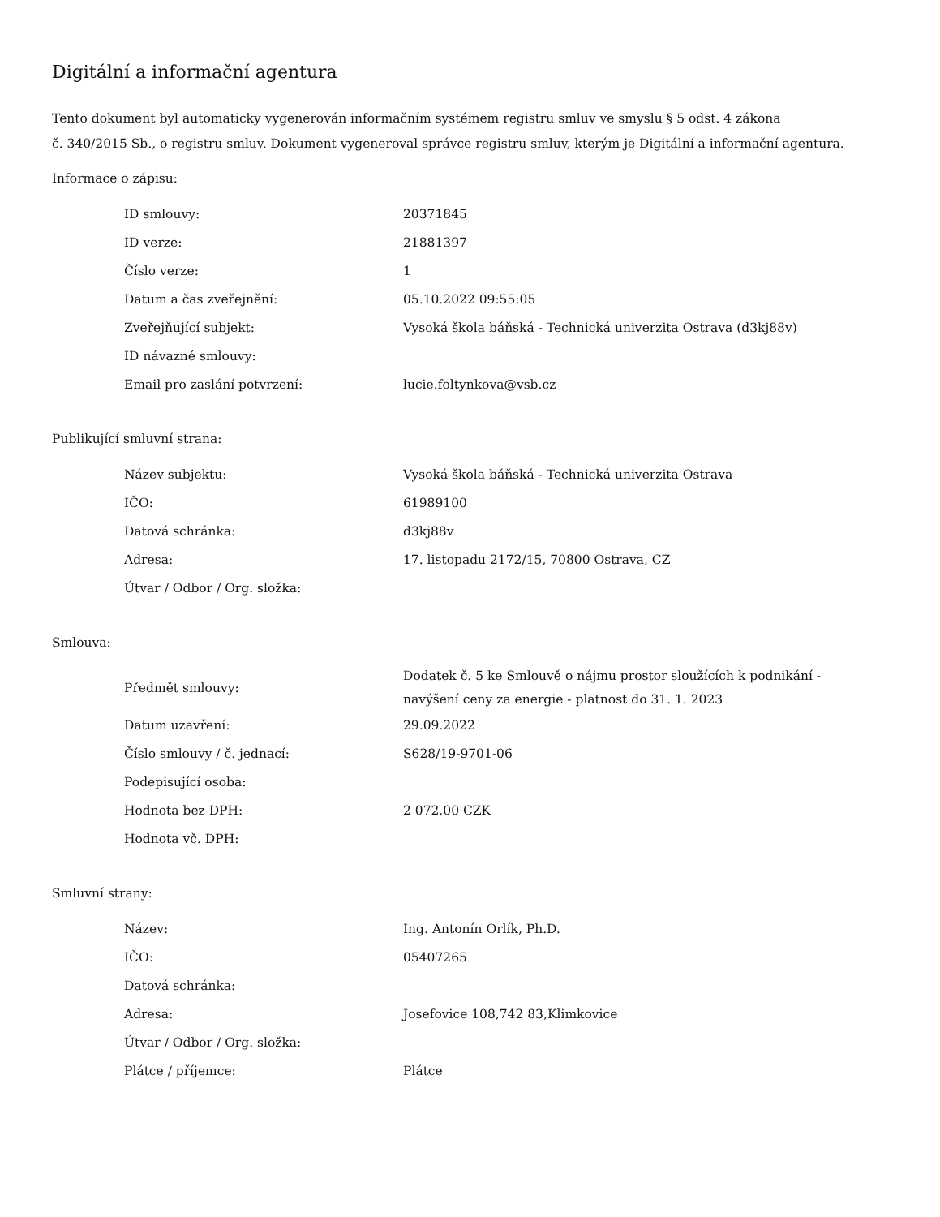Digitální a informační agentura
Tento dokument byl automaticky vygenerován informačním systémem registru smluv ve smyslu § 5 odst. 4 zákona
č. 340/2015 Sb., o registru smluv. Dokument vygeneroval správce registru smluv, kterým je Digitální a informační agentura.
Informace o zápisu:
| ID smlouvy: | 20371845 |
| ID verze: | 21881397 |
| Číslo verze: | 1 |
| Datum a čas zveřejnění: | 05.10.2022 09:55:05 |
| Zveřejňující subjekt: | Vysoká škola báňská - Technická univerzita Ostrava (d3kj88v) |
| ID návazné smlouvy: | |
| Email pro zaslání potvrzení: | lucie.foltynkova@vsb.cz |
Publikující smluvní strana:
| Název subjektu: | Vysoká škola báňská - Technická univerzita Ostrava |
| IČO: | 61989100 |
| Datová schránka: | d3kj88v |
| Adresa: | 17. listopadu 2172/15, 70800 Ostrava, CZ |
| Útvar / Odbor / Org. složka: | |
Smlouva:
| Předmět smlouvy: | Dodatek č. 5 ke Smlouvě o nájmu prostor sloužících k podnikání - navýšení ceny za energie - platnost do 31. 1. 2023 |
| Datum uzavření: | 29.09.2022 |
| Číslo smlouvy / č. jednací: | S628/19-9701-06 |
| Podepisující osoba: | |
| Hodnota bez DPH: | 2 072,00 CZK |
| Hodnota vč. DPH: | |
Smluvní strany:
| Název: | Ing. Antonín Orlík, Ph.D. |
| IČO: | 05407265 |
| Datová schránka: | |
| Adresa: | Josefovice 108,742 83,Klimkovice |
| Útvar / Odbor / Org. složka: | |
| Plátce / příjemce: | Plátce |